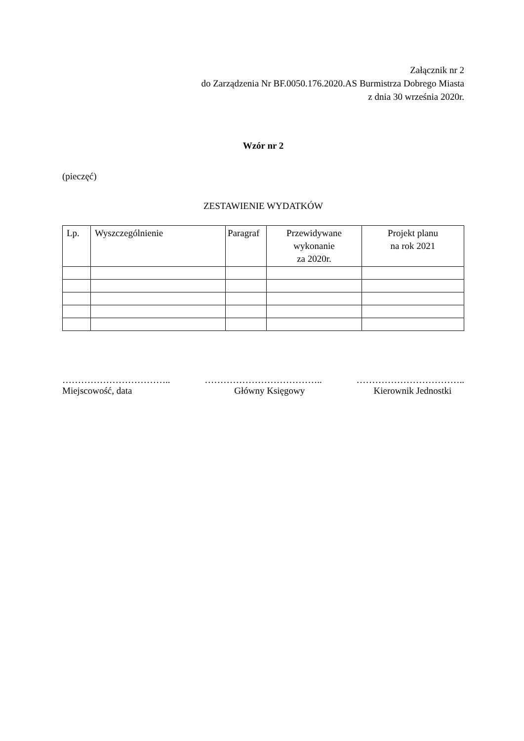Załącznik nr 2
do Zarządzenia Nr BF.0050.176.2020.AS Burmistrza Dobrego Miasta
z dnia 30 września 2020r.
Wzór nr 2
(pieczęć)
ZESTAWIENIE WYDATKÓW
| Lp. | Wyszczególnienie | Paragraf | Przewidywane wykonanie za 2020r. | Projekt planu na rok 2021 |
……………………………..
Miejscowość, data
………………………………..
Główny Księgowy
……………………………..
Kierownik Jednostki